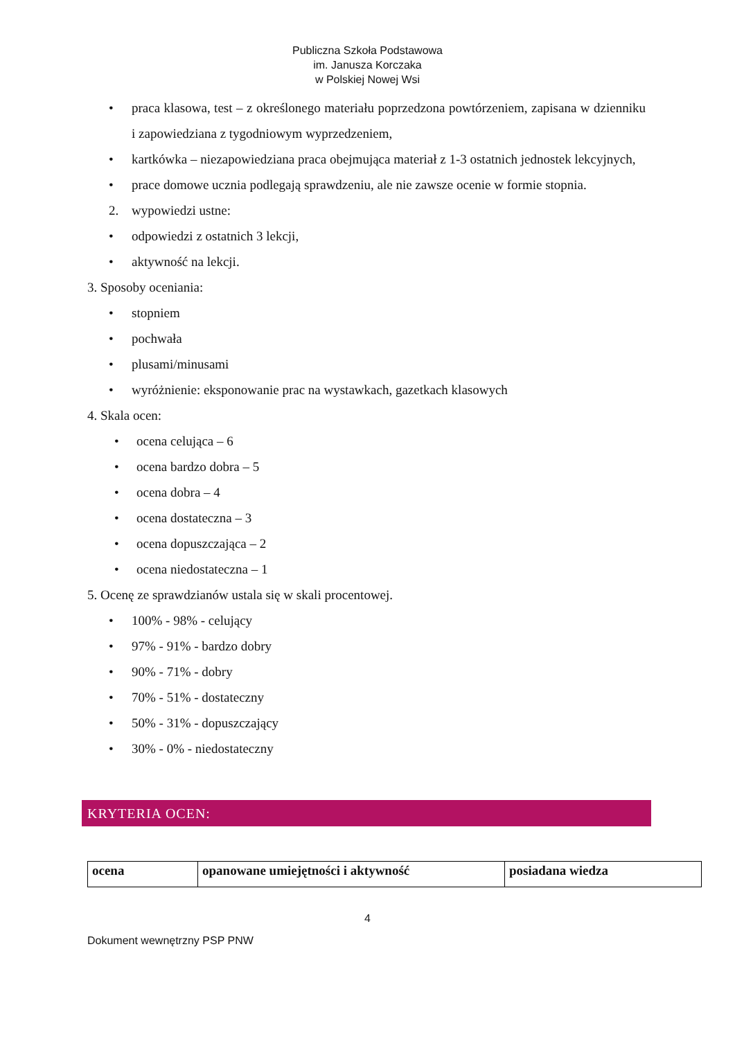Publiczna Szkoła Podstawowa
im. Janusza Korczaka
w Polskiej Nowej Wsi
• praca klasowa, test – z określonego materiału poprzedzona powtórzeniem, zapisana w dzienniku i zapowiedziana z tygodniowym wyprzedzeniem,
• kartkówka – niezapowiedziana praca obejmująca materiał z 1-3 ostatnich jednostek lekcyjnych,
• prace domowe ucznia podlegają sprawdzeniu, ale nie zawsze ocenie w formie stopnia.
2. wypowiedzi ustne:
• odpowiedzi z ostatnich 3 lekcji,
• aktywność na lekcji.
3. Sposoby oceniania:
• stopniem
• pochwała
• plusami/minusami
• wyróżnienie: eksponowanie prac na wystawkach, gazetkach klasowych
4. Skala ocen:
• ocena celująca – 6
• ocena bardzo dobra – 5
• ocena dobra – 4
• ocena dostateczna – 3
• ocena dopuszczająca – 2
• ocena niedostateczna – 1
5. Ocenę ze sprawdzianów ustala się w skali procentowej.
• 100% - 98% - celujący
• 97% - 91% - bardzo dobry
• 90% - 71% - dobry
• 70% - 51% - dostateczny
• 50% - 31% - dopuszczający
• 30% - 0% - niedostateczny
KRYTERIA OCEN:
| ocena | opanowane umiejętności i aktywność | posiadana wiedza |
| --- | --- | --- |
4
Dokument wewnętrzny PSP PNW